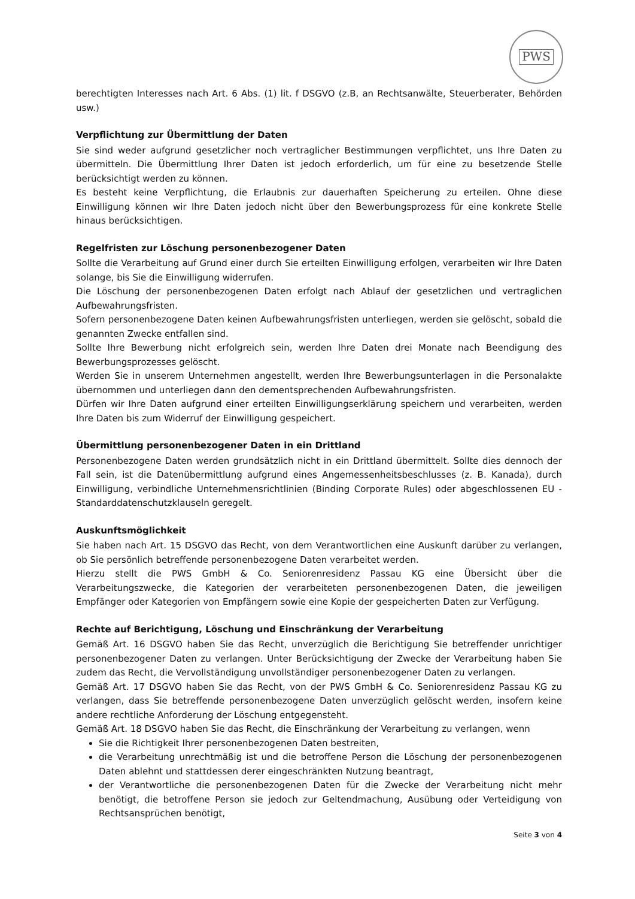PWS
berechtigten Interesses nach Art. 6 Abs. (1) lit. f DSGVO (z.B, an Rechtsanwälte, Steuerberater, Behörden usw.)
Verpflichtung zur Übermittlung der Daten
Sie sind weder aufgrund gesetzlicher noch vertraglicher Bestimmungen verpflichtet, uns Ihre Daten zu übermitteln. Die Übermittlung Ihrer Daten ist jedoch erforderlich, um für eine zu besetzende Stelle berücksichtigt werden zu können.
Es besteht keine Verpflichtung, die Erlaubnis zur dauerhaften Speicherung zu erteilen. Ohne diese Einwilligung können wir Ihre Daten jedoch nicht über den Bewerbungsprozess für eine konkrete Stelle hinaus berücksichtigen.
Regelfristen zur Löschung personenbezogener Daten
Sollte die Verarbeitung auf Grund einer durch Sie erteilten Einwilligung erfolgen, verarbeiten wir Ihre Daten solange, bis Sie die Einwilligung widerrufen.
Die Löschung der personenbezogenen Daten erfolgt nach Ablauf der gesetzlichen und vertraglichen Aufbewahrungsfristen.
Sofern personenbezogene Daten keinen Aufbewahrungsfristen unterliegen, werden sie gelöscht, sobald die genannten Zwecke entfallen sind.
Sollte Ihre Bewerbung nicht erfolgreich sein, werden Ihre Daten drei Monate nach Beendigung des Bewerbungsprozesses gelöscht.
Werden Sie in unserem Unternehmen angestellt, werden Ihre Bewerbungsunterlagen in die Personalakte übernommen und unterliegen dann den dementsprechenden Aufbewahrungsfristen.
Dürfen wir Ihre Daten aufgrund einer erteilten Einwilligungserklärung speichern und verarbeiten, werden Ihre Daten bis zum Widerruf der Einwilligung gespeichert.
Übermittlung personenbezogener Daten in ein Drittland
Personenbezogene Daten werden grundsätzlich nicht in ein Drittland übermittelt. Sollte dies dennoch der Fall sein, ist die Datenübermittlung aufgrund eines Angemessenheitsbeschlusses (z. B. Kanada), durch Einwilligung, verbindliche Unternehmensrichtlinien (Binding Corporate Rules) oder abgeschlossenen EU - Standarddatenschutzklauseln geregelt.
Auskunftsmöglichkeit
Sie haben nach Art. 15 DSGVO das Recht, von dem Verantwortlichen eine Auskunft darüber zu verlangen, ob Sie persönlich betreffende personenbezogene Daten verarbeitet werden.
Hierzu stellt die PWS GmbH & Co. Seniorenresidenz Passau KG eine Übersicht über die Verarbeitungszwecke, die Kategorien der verarbeiteten personenbezogenen Daten, die jeweiligen Empfänger oder Kategorien von Empfängern sowie eine Kopie der gespeicherten Daten zur Verfügung.
Rechte auf Berichtigung, Löschung und Einschränkung der Verarbeitung
Gemäß Art. 16 DSGVO haben Sie das Recht, unverzüglich die Berichtigung Sie betreffender unrichtiger personenbezogener Daten zu verlangen. Unter Berücksichtigung der Zwecke der Verarbeitung haben Sie zudem das Recht, die Vervollständigung unvollständiger personenbezogener Daten zu verlangen.
Gemäß Art. 17 DSGVO haben Sie das Recht, von der PWS GmbH & Co. Seniorenresidenz Passau KG zu verlangen, dass Sie betreffende personenbezogene Daten unverzüglich gelöscht werden, insofern keine andere rechtliche Anforderung der Löschung entgegensteht.
Gemäß Art. 18 DSGVO haben Sie das Recht, die Einschränkung der Verarbeitung zu verlangen, wenn
Sie die Richtigkeit Ihrer personenbezogenen Daten bestreiten,
die Verarbeitung unrechtmäßig ist und die betroffene Person die Löschung der personenbezogenen Daten ablehnt und stattdessen derer eingeschränkten Nutzung beantragt,
der Verantwortliche die personenbezogenen Daten für die Zwecke der Verarbeitung nicht mehr benötigt, die betroffene Person sie jedoch zur Geltendmachung, Ausübung oder Verteidigung von Rechtsansprüchen benötigt,
Seite 3 von 4